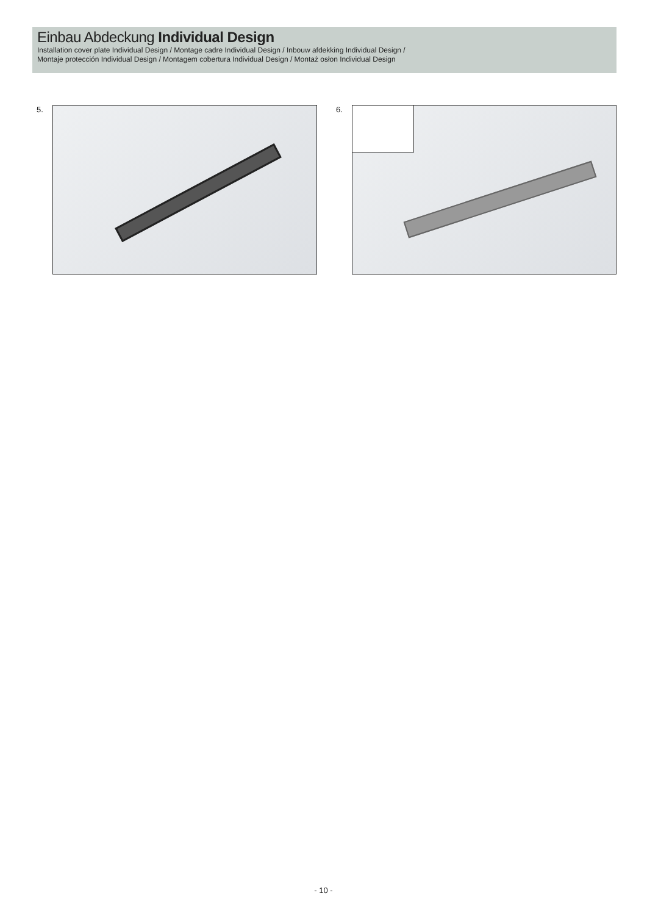Einbau Abdeckung Individual Design
Installation cover plate Individual Design / Montage cadre Individual Design / Inbouw afdekking Individual Design /
Montaje protección Individual Design / Montagem cobertura Individual Design / Montaż osłon Individual Design
5. 6.
- 10 -